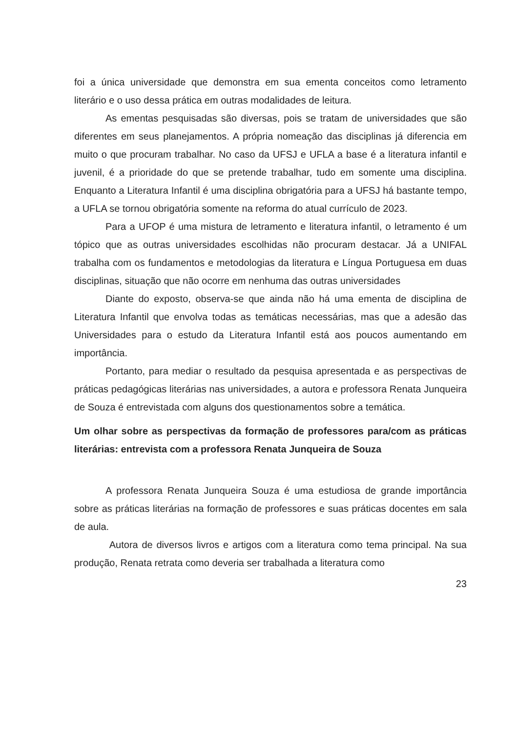foi a única universidade que demonstra em sua ementa conceitos como letramento literário e o uso dessa prática em outras modalidades de leitura.
As ementas pesquisadas são diversas, pois se tratam de universidades que são diferentes em seus planejamentos. A própria nomeação das disciplinas já diferencia em muito o que procuram trabalhar. No caso da UFSJ e UFLA a base é a literatura infantil e juvenil, é a prioridade do que se pretende trabalhar, tudo em somente uma disciplina. Enquanto a Literatura Infantil é uma disciplina obrigatória para a UFSJ há bastante tempo, a UFLA se tornou obrigatória somente na reforma do atual currículo de 2023.
Para a UFOP é uma mistura de letramento e literatura infantil, o letramento é um tópico que as outras universidades escolhidas não procuram destacar. Já a UNIFAL trabalha com os fundamentos e metodologias da literatura e Língua Portuguesa em duas disciplinas, situação que não ocorre em nenhuma das outras universidades
Diante do exposto, observa-se que ainda não há uma ementa de disciplina de Literatura Infantil que envolva todas as temáticas necessárias, mas que a adesão das Universidades para o estudo da Literatura Infantil está aos poucos aumentando em importância.
Portanto, para mediar o resultado da pesquisa apresentada e as perspectivas de práticas pedagógicas literárias nas universidades, a autora e professora Renata Junqueira de Souza é entrevistada com alguns dos questionamentos sobre a temática.
Um olhar sobre as perspectivas da formação de professores para/com as práticas literárias: entrevista com a professora Renata Junqueira de Souza
A professora Renata Junqueira Souza é uma estudiosa de grande importância sobre as práticas literárias na formação de professores e suas práticas docentes em sala de aula.
Autora de diversos livros e artigos com a literatura como tema principal. Na sua produção, Renata retrata como deveria ser trabalhada a literatura como
23